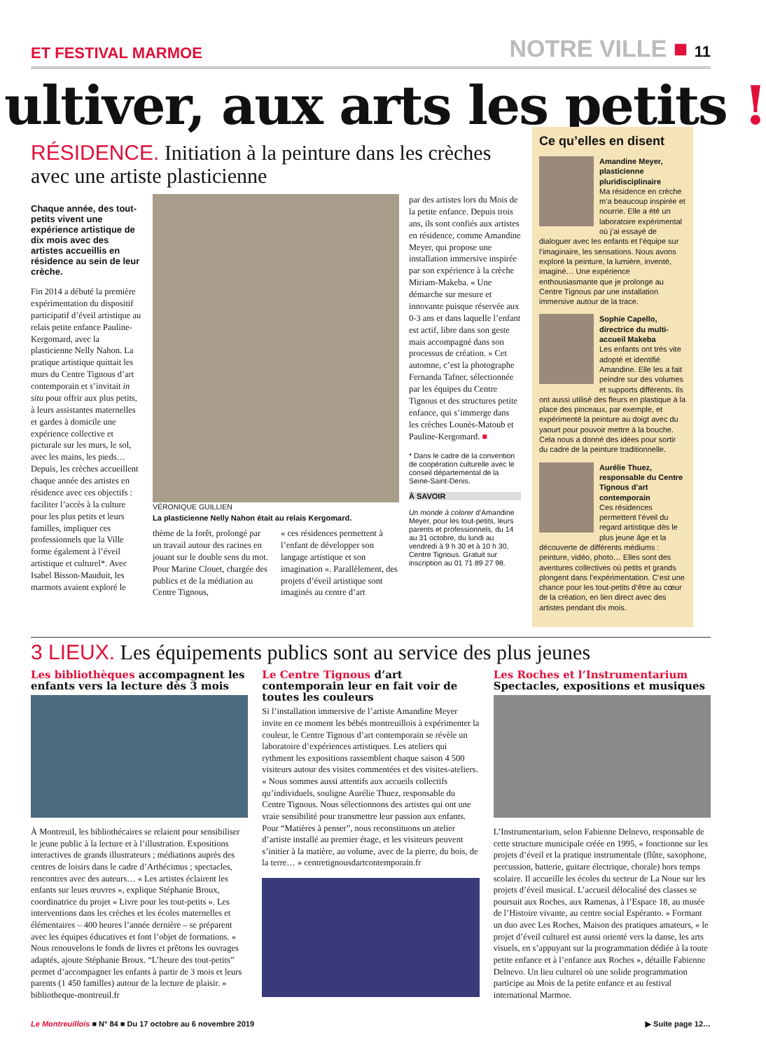ET FESTIVAL MARMOE
NOTRE VILLE ■ 11
ultiver, aux arts les petits !
RÉSIDENCE. Initiation à la peinture dans les crèches avec une artiste plasticienne
Chaque année, des tout-petits vivent une expérience artistique de dix mois avec des artistes accueillis en résidence au sein de leur crèche.
Fin 2014 a débuté la première expérimentation du dispositif participatif d’éveil artistique au relais petite enfance Pauline-Kergomard, avec la plasticienne Nelly Nahon. La pratique artistique quittait les murs du Centre Tignous d’art contemporain et s’invitait in situ pour offrir aux plus petits, à leurs assistantes maternelles et gardes à domicile une expérience collective et picturale sur les murs, le sol, avec les mains, les pieds… Depuis, les crèches accueillent chaque année des artistes en résidence avec ces objectifs : faciliter l’accès à la culture pour les plus petits et leurs familles, impliquer ces professionnels que la Ville forme également à l’éveil artistique et culturel*. Avec Isabel Bisson-Mauduit, les marmots avaient exploré le
VÉRONIQUE GUILLIEN
La plasticienne Nelly Nahon était au relais Kergomard.
thème de la forêt, prolongé par un travail autour des racines en jouant sur le double sens du mot. Pour Marine Clouet, chargée des publics et de la médiation au Centre Tignous,
« ces résidences permettent à l’enfant de développer son langage artistique et son imagination ». Parallèlement, des projets d’éveil artistique sont imaginés au centre d’art
par des artistes lors du Mois de la petite enfance. Depuis trois ans, ils sont confiés aux artistes en résidence, comme Amandine Meyer, qui propose une installation immersive inspirée par son expérience à la crèche Miriam-Makeba. « Une démarche sur mesure et innovante puisque réservée aux 0-3 ans et dans laquelle l’enfant est actif, libre dans son geste mais accompagné dans son processus de création. » Cet automne, c’est la photographe Fernanda Tafner, sélectionnée par les équipes du Centre Tignous et des structures petite enfance, qui s’immerge dans les crèches Lounès-Matoub et Pauline-Kergomard. ■
* Dans le cadre de la convention de coopération culturelle avec le conseil départemental de la Seine-Saint-Denis.
À SAVOIR
Un monde à colorer d’Amandine Meyer, pour les tout-petits, leurs parents et professionnels, du 14 au 31 octobre, du lundi au vendredi à 9 h 30 et à 10 h 30, Centre Tignous. Gratuit sur inscription au 01 71 89 27 98.
Ce qu’elles en disent
Amandine Meyer, plasticienne pluridisciplinaire
Ma résidence en crèche m’a beaucoup inspirée et nourrie. Elle a été un laboratoire expérimental où j’ai essayé de dialoguer avec les enfants et l’équipe sur l’imaginaire, les sensations. Nous avons exploré la peinture, la lumière, inventé, imaginé… Une expérience enthousiasmante que je prolonge au Centre Tignous par une installation immersive autour de la trace.
Sophie Capello, directrice du multi-accueil Makeba
Les enfants ont très vite adopté et identifié Amandine. Elle les a fait peindre sur des volumes et supports différents. Ils ont aussi utilisé des fleurs en plastique à la place des pinceaux, par exemple, et expérimenté la peinture au doigt avec du yaourt pour pouvoir mettre à la bouche. Cela nous a donné des idées pour sortir du cadre de la peinture traditionnelle.
Aurélie Thuez, responsable du Centre Tignous d’art contemporain
Ces résidences permettent l’éveil du regard artistique dès le plus jeune âge et la découverte de différents médiums : peinture, vidéo, photo… Elles sont des aventures collectives où petits et grands plongent dans l’expérimentation. C’est une chance pour les tout-petits d’être au cœur de la création, en lien direct avec des artistes pendant dix mois.
3 LIEUX. Les équipements publics sont au service des plus jeunes
Les bibliothèques accompagnent les enfants vers la lecture dès 3 mois
À Montreuil, les bibliothécaires se relaient pour sensibiliser le jeune public à la lecture et à l’illustration. Expositions interactives de grands illustrateurs ; médiations auprès des centres de loisirs dans le cadre d’Arthécimus ; spectacles, rencontres avec des auteurs… « Les artistes éclairent les enfants sur leurs œuvres », explique Stéphanie Broux, coordinatrice du projet « Livre pour les tout-petits ». Les interventions dans les crèches et les écoles maternelles et élémentaires – 400 heures l’année dernière – se préparent avec les équipes éducatives et font l’objet de formations. « Nous renouvelons le fonds de livres et prêtons les ouvrages adaptés, ajoute Stéphanie Broux. “L’heure des tout-petits” permet d’accompagner les enfants à partir de 3 mois et leurs parents (1 450 familles) autour de la lecture de plaisir. » bibliotheque-montreuil.fr
Le Centre Tignous d’art contemporain leur en fait voir de toutes les couleurs
Si l’installation immersive de l’artiste Amandine Meyer invite en ce moment les bébés montreuillois à expérimenter la couleur, le Centre Tignous d’art contemporain se révèle un laboratoire d’expériences artistiques. Les ateliers qui rythment les expositions rassemblent chaque saison 4 500 visiteurs autour des visites commentées et des visites-ateliers. « Nous sommes aussi attentifs aux accueils collectifs qu’individuels, souligne Aurélie Thuez, responsable du Centre Tignous. Nous sélectionnons des artistes qui ont une vraie sensibilité pour transmettre leur passion aux enfants. Pour “Matières à penser”, nous reconstituons un atelier d’artiste installé au premier étage, et les visiteurs peuvent s’initier à la matière, au volume, avec de la pierre, du bois, de la terre… » centretignousdartcontemporain.fr
Les Roches et l’Instrumentarium Spectacles, expositions et musiques
L’Instrumentarium, selon Fabienne Delnevo, responsable de cette structure municipale créée en 1995, « fonctionne sur les projets d’éveil et la pratique instrumentale (flûte, saxophone, percussion, batterie, guitare électrique, chorale) hors temps scolaire. Il accueille les écoles du secteur de La Noue sur les projets d’éveil musical. L’accueil délocalisé des classes se poursuit aux Roches, aux Ramenas, à l’Espace 18, au musée de l’Histoire vivante, au centre social Espéranto. » Formant un duo avec Les Roches, Maison des pratiques amateurs, « le projet d’éveil culturel est aussi orienté vers la danse, les arts visuels, en s’appuyant sur la programmation dédiée à la toute petite enfance et à l’enfance aux Roches », détaille Fabienne Delnevo. Un lieu culturel où une solide programmation participe au Mois de la petite enfance et au festival international Marmoe.
Le Montreuillois ■ N° 84 ■ Du 17 octobre au 6 novembre 2019
▶ Suite page 12…